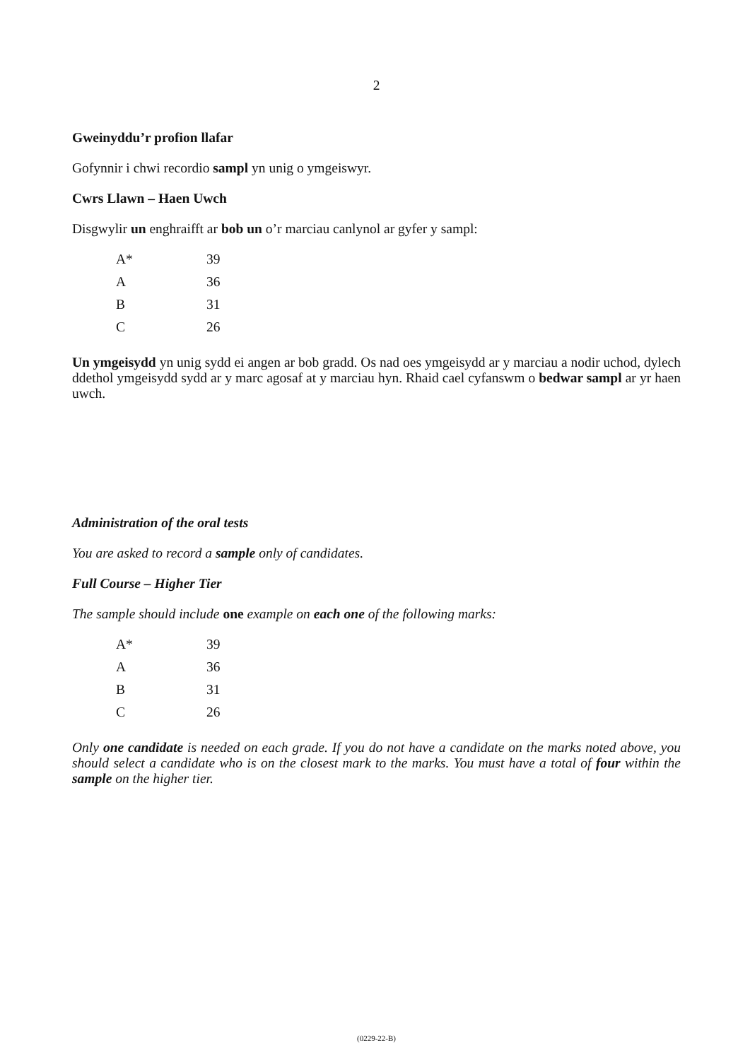2
Gweinyddu’r profion llafar
Gofynnir i chwi recordio sampl yn unig o ymgeiswyr.
Cwrs Llawn – Haen Uwch
Disgwylir un enghraifft ar bob un o’r marciau canlynol ar gyfer y sampl:
| A* | 39 |
| A | 36 |
| B | 31 |
| C | 26 |
Un ymgeisydd yn unig sydd ei angen ar bob gradd. Os nad oes ymgeisydd ar y marciau a nodir uchod, dylech ddethol ymgeisydd sydd ar y marc agosaf at y marciau hyn. Rhaid cael cyfanswm o bedwar sampl ar yr haen uwch.
Administration of the oral tests
You are asked to record a sample only of candidates.
Full Course – Higher Tier
The sample should include one example on each one of the following marks:
| A* | 39 |
| A | 36 |
| B | 31 |
| C | 26 |
Only one candidate is needed on each grade. If you do not have a candidate on the marks noted above, you should select a candidate who is on the closest mark to the marks. You must have a total of four within the sample on the higher tier.
(0229-22-B)